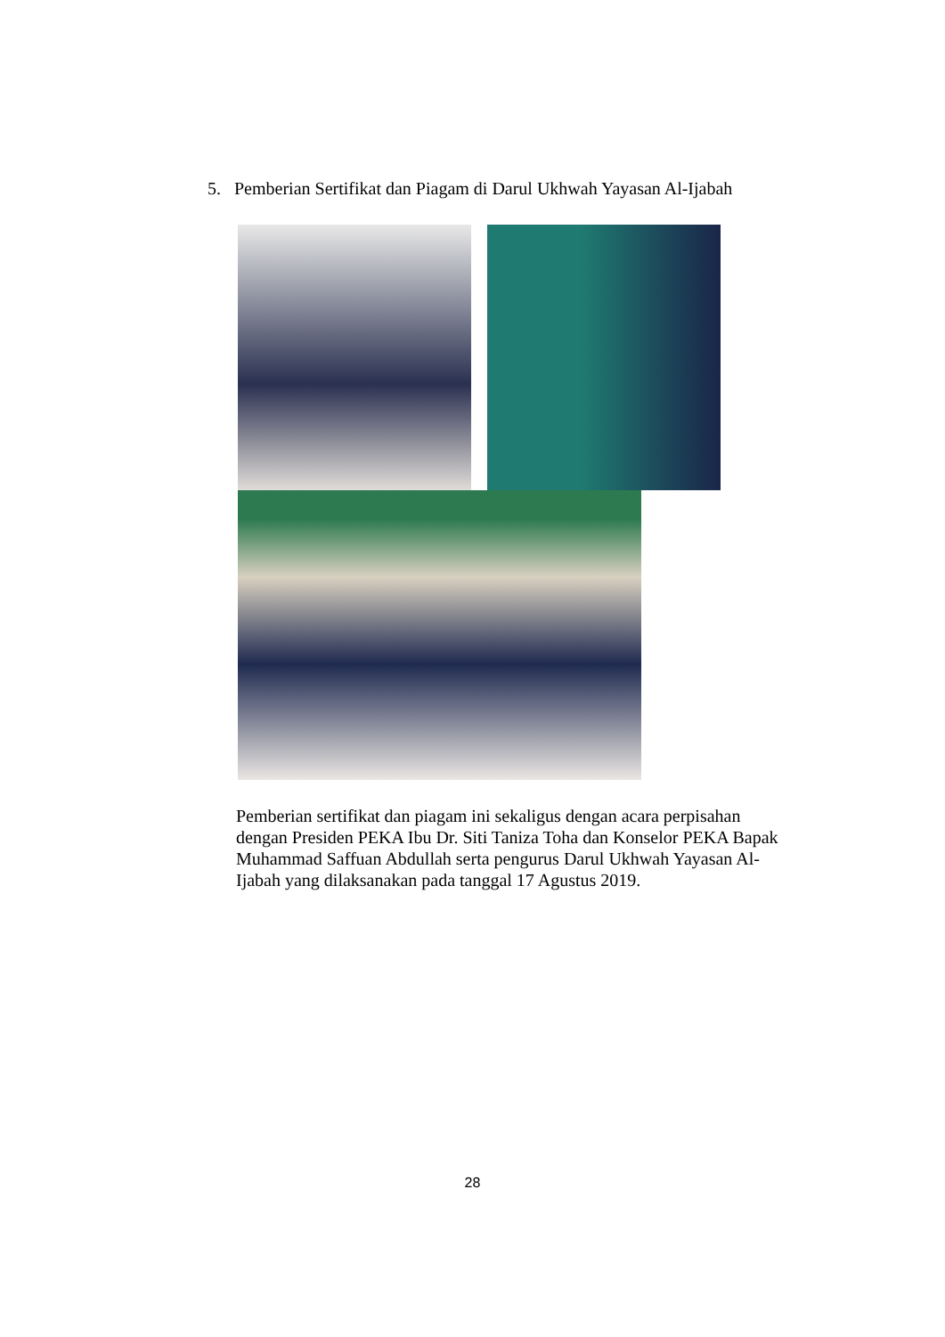5. Pemberian Sertifikat dan Piagam di Darul Ukhwah Yayasan Al-Ijabah
Pemberian sertifikat dan piagam ini sekaligus dengan acara perpisahan dengan Presiden PEKA Ibu Dr. Siti Taniza Toha dan Konselor PEKA Bapak Muhammad Saffuan Abdullah serta pengurus Darul Ukhwah Yayasan Al-Ijabah yang dilaksanakan pada tanggal 17 Agustus 2019.
28